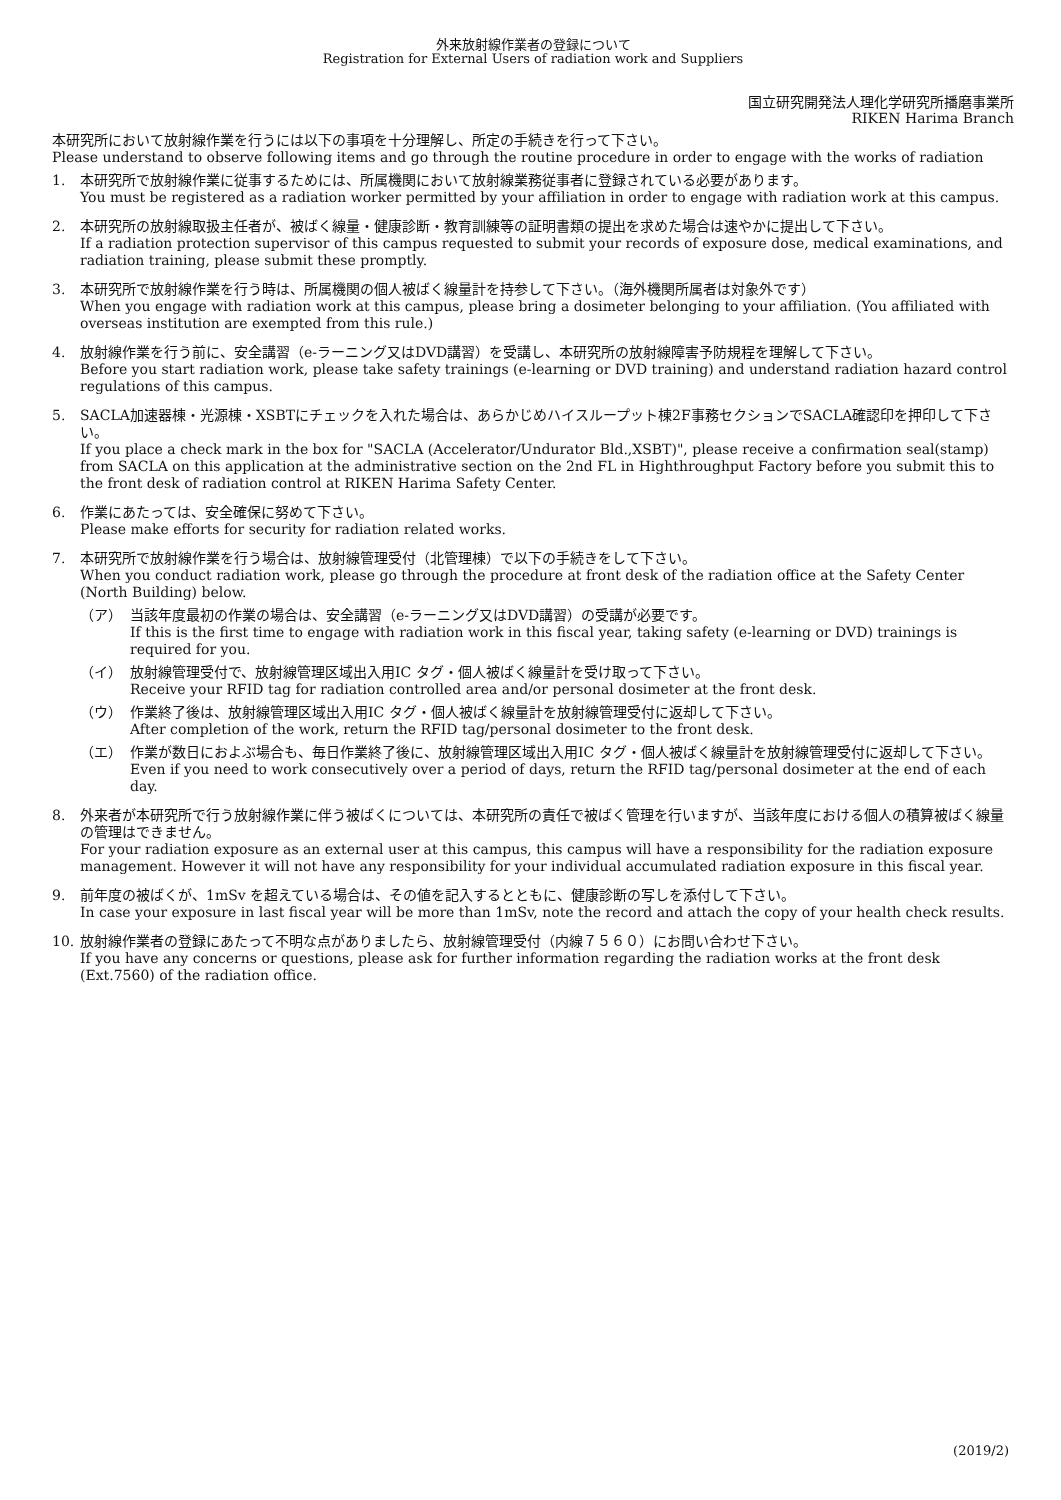外来放射線作業者の登録について
Registration for External Users of radiation work and Suppliers
国立研究開発法人理化学研究所播磨事業所
RIKEN Harima Branch
本研究所において放射線作業を行うには以下の事項を十分理解し、所定の手続きを行って下さい。
Please understand to observe following items and go through the routine procedure in order to engage with the works of radiation
1. 本研究所で放射線作業に従事するためには、所属機関において放射線業務従事者に登録されている必要があります。
You must be registered as a radiation worker permitted by your affiliation in order to engage with radiation work at this campus.
2. 本研究所の放射線取扱主任者が、被ばく線量・健康診断・教育訓練等の証明書類の提出を求めた場合は速やかに提出して下さい。
If a radiation protection supervisor of this campus requested to submit your records of exposure dose, medical examinations, and radiation training, please submit these promptly.
3. 本研究所で放射線作業を行う時は、所属機関の個人被ばく線量計を持参して下さい。（海外機関所属者は対象外です）
When you engage with radiation work at this campus, please bring a dosimeter belonging to your affiliation. (You affiliated with overseas institution are exempted from this rule.)
4. 放射線作業を行う前に、安全講習（e-ラーニング又はDVD講習）を受講し、本研究所の放射線障害予防規程を理解して下さい。
Before you start radiation work, please take safety trainings (e-learning or DVD training) and understand radiation hazard control regulations of this campus.
5. SACLA加速器棟・光源棟・XSBTにチェックを入れた場合は、あらかじめハイスループット棟2F事務セクションでSACLA確認印を押印して下さい。
If you place a check mark in the box for "SACLA (Accelerator/Undurator Bld.,XSBT)", please receive a confirmation seal(stamp) from SACLA on this application at the administrative section on the 2nd FL in Highthroughput Factory before you submit this to the front desk of radiation control at RIKEN Harima Safety Center.
6. 作業にあたっては、安全確保に努めて下さい。
Please make efforts for security for radiation related works.
7. 本研究所で放射線作業を行う場合は、放射線管理受付（北管理棟）で以下の手続きをして下さい。
When you conduct radiation work, please go through the procedure at front desk of the radiation office at the Safety Center (North Building) below.
（ア） 当該年度最初の作業の場合は、安全講習（e-ラーニング又はDVD講習）の受講が必要です。
If this is the first time to engage with radiation work in this fiscal year, taking safety (e-learning or DVD) trainings is required for you.
（イ） 放射線管理受付で、放射線管理区域出入用IC タグ・個人被ばく線量計を受け取って下さい。
Receive your RFID tag for radiation controlled area and/or personal dosimeter at the front desk.
（ウ） 作業終了後は、放射線管理区域出入用IC タグ・個人被ばく線量計を放射線管理受付に返却して下さい。
After completion of the work, return the RFID tag/personal dosimeter to the front desk.
（エ） 作業が数日におよぶ場合も、毎日作業終了後に、放射線管理区域出入用IC タグ・個人被ばく線量計を放射線管理受付に返却して下さい。
Even if you need to work consecutively over a period of days, return the RFID tag/personal dosimeter at the end of each day.
8. 外来者が本研究所で行う放射線作業に伴う被ばくについては、本研究所の責任で被ばく管理を行いますが、当該年度における個人の積算被ばく線量の管理はできません。
For your radiation exposure as an external user at this campus, this campus will have a responsibility for the radiation exposure management. However it will not have any responsibility for your individual accumulated radiation exposure in this fiscal year.
9. 前年度の被ばくが、1mSv を超えている場合は、その値を記入するとともに、健康診断の写しを添付して下さい。
In case your exposure in last fiscal year will be more than 1mSv, note the record and attach the copy of your health check results.
10. 放射線作業者の登録にあたって不明な点がありましたら、放射線管理受付（内線７５６０）にお問い合わせ下さい。
If you have any concerns or questions, please ask for further information regarding the radiation works at the front desk (Ext.7560) of the radiation office.
(2019/2)